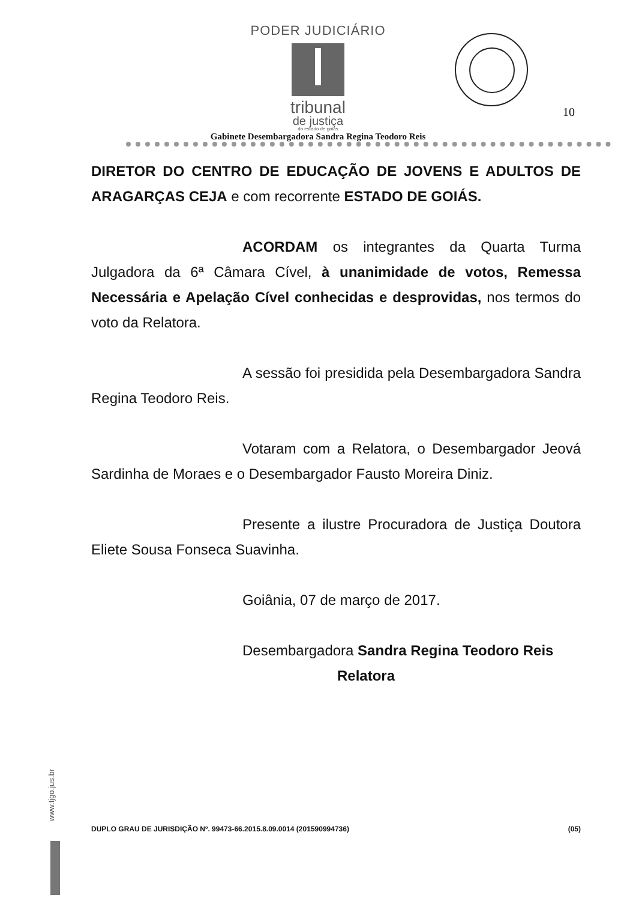PODER JUDICIÁRIO
tribunal
de justiça
do estado de goiás
10
Gabinete Desembargadora Sandra Regina Teodoro Reis
DIRETOR DO CENTRO DE EDUCAÇÃO DE JOVENS E ADULTOS DE ARAGARÇAS CEJA e com recorrente ESTADO DE GOIÁS.
ACORDAM os integrantes da Quarta Turma Julgadora da 6ª Câmara Cível, à unanimidade de votos, Remessa Necessária e Apelação Cível conhecidas e desprovidas, nos termos do voto da Relatora.
A sessão foi presidida pela Desembargadora Sandra Regina Teodoro Reis.
Votaram com a Relatora, o Desembargador Jeová Sardinha de Moraes e o Desembargador Fausto Moreira Diniz.
Presente a ilustre Procuradora de Justiça Doutora Eliete Sousa Fonseca Suavinha.
Goiânia, 07 de março de 2017.
Desembargadora Sandra Regina Teodoro Reis
Relatora
www.tjgo.jus.br
DUPLO GRAU DE JURISDIÇÃO Nº. 99473-66.2015.8.09.0014 (201590994736) (05)